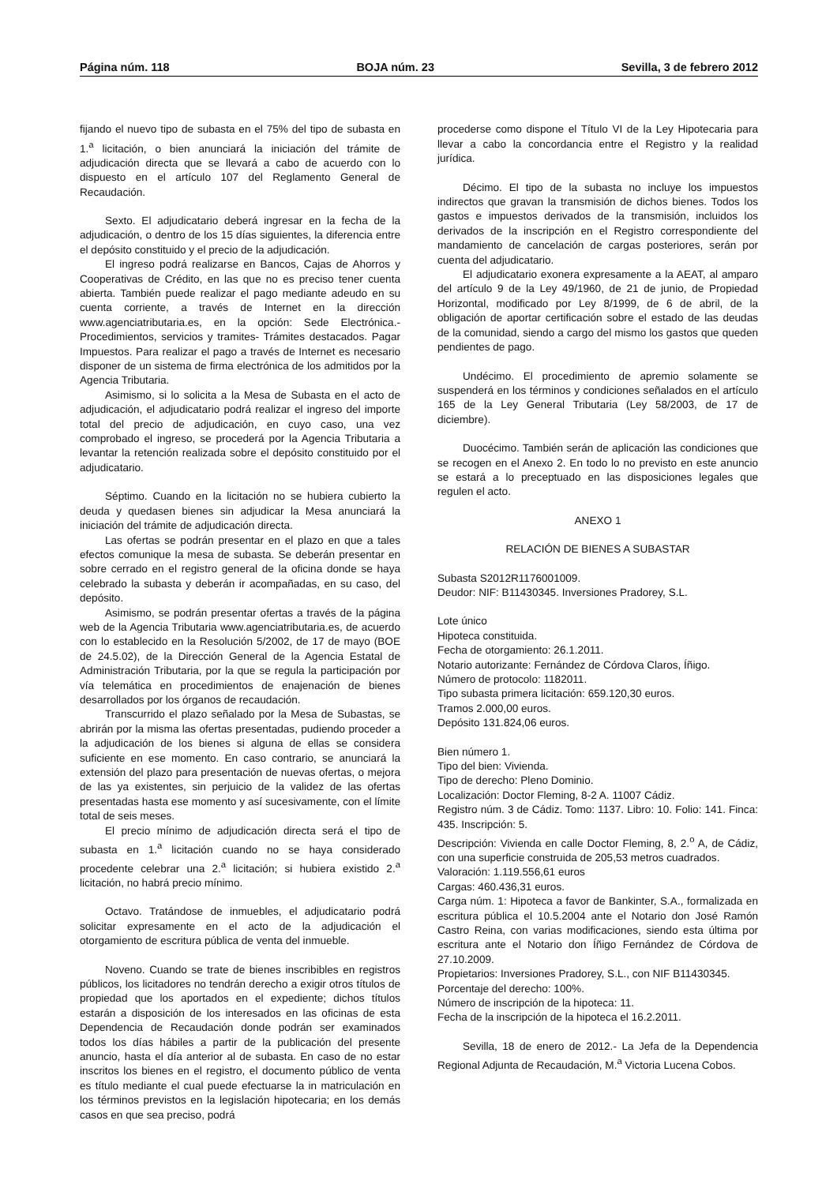Página núm. 118 BOJA núm. 23 Sevilla, 3 de febrero 2012
fijando el nuevo tipo de subasta en el 75% del tipo de subasta en 1.<sup>a</sup> licitación, o bien anunciará la iniciación del trámite de adjudicación directa que se llevará a cabo de acuerdo con lo dispuesto en el artículo 107 del Reglamento General de Recaudación.
Sexto. El adjudicatario deberá ingresar en la fecha de la adjudicación, o dentro de los 15 días siguientes, la diferencia entre el depósito constituido y el precio de la adjudicación.
El ingreso podrá realizarse en Bancos, Cajas de Ahorros y Cooperativas de Crédito, en las que no es preciso tener cuenta abierta. También puede realizar el pago mediante adeudo en su cuenta corriente, a través de Internet en la dirección www.agenciatributaria.es, en la opción: Sede Electrónica.- Procedimientos, servicios y tramites- Trámites destacados. Pagar Impuestos. Para realizar el pago a través de Internet es necesario disponer de un sistema de firma electrónica de los admitidos por la Agencia Tributaria.
Asimismo, si lo solicita a la Mesa de Subasta en el acto de adjudicación, el adjudicatario podrá realizar el ingreso del importe total del precio de adjudicación, en cuyo caso, una vez comprobado el ingreso, se procederá por la Agencia Tributaria a levantar la retención realizada sobre el depósito constituido por el adjudicatario.
Séptimo. Cuando en la licitación no se hubiera cubierto la deuda y quedasen bienes sin adjudicar la Mesa anunciará la iniciación del trámite de adjudicación directa.
Las ofertas se podrán presentar en el plazo en que a tales efectos comunique la mesa de subasta. Se deberán presentar en sobre cerrado en el registro general de la oficina donde se haya celebrado la subasta y deberán ir acompañadas, en su caso, del depósito.
Asimismo, se podrán presentar ofertas a través de la página web de la Agencia Tributaria www.agenciatributaria.es, de acuerdo con lo establecido en la Resolución 5/2002, de 17 de mayo (BOE de 24.5.02), de la Dirección General de la Agencia Estatal de Administración Tributaria, por la que se regula la participación por vía telemática en procedimientos de enajenación de bienes desarrollados por los órganos de recaudación.
Transcurrido el plazo señalado por la Mesa de Subastas, se abrirán por la misma las ofertas presentadas, pudiendo proceder a la adjudicación de los bienes si alguna de ellas se considera suficiente en ese momento. En caso contrario, se anunciará la extensión del plazo para presentación de nuevas ofertas, o mejora de las ya existentes, sin perjuicio de la validez de las ofertas presentadas hasta ese momento y así sucesivamente, con el límite total de seis meses.
El precio mínimo de adjudicación directa será el tipo de subasta en 1.<sup>a</sup> licitación cuando no se haya considerado procedente celebrar una 2.<sup>a</sup> licitación; si hubiera existido 2.<sup>a</sup> licitación, no habrá precio mínimo.
Octavo. Tratándose de inmuebles, el adjudicatario podrá solicitar expresamente en el acto de la adjudicación el otorgamiento de escritura pública de venta del inmueble.
Noveno. Cuando se trate de bienes inscribibles en registros públicos, los licitadores no tendrán derecho a exigir otros títulos de propiedad que los aportados en el expediente; dichos títulos estarán a disposición de los interesados en las oficinas de esta Dependencia de Recaudación donde podrán ser examinados todos los días hábiles a partir de la publicación del presente anuncio, hasta el día anterior al de subasta. En caso de no estar inscritos los bienes en el registro, el documento público de venta es título mediante el cual puede efectuarse la in matriculación en los términos previstos en la legislación hipotecaria; en los demás casos en que sea preciso, podrá
procederse como dispone el Título VI de la Ley Hipotecaria para llevar a cabo la concordancia entre el Registro y la realidad jurídica.
Décimo. El tipo de la subasta no incluye los impuestos indirectos que gravan la transmisión de dichos bienes. Todos los gastos e impuestos derivados de la transmisión, incluidos los derivados de la inscripción en el Registro correspondiente del mandamiento de cancelación de cargas posteriores, serán por cuenta del adjudicatario.
El adjudicatario exonera expresamente a la AEAT, al amparo del artículo 9 de la Ley 49/1960, de 21 de junio, de Propiedad Horizontal, modificado por Ley 8/1999, de 6 de abril, de la obligación de aportar certificación sobre el estado de las deudas de la comunidad, siendo a cargo del mismo los gastos que queden pendientes de pago.
Undécimo. El procedimiento de apremio solamente se suspenderá en los términos y condiciones señalados en el artículo 165 de la Ley General Tributaria (Ley 58/2003, de 17 de diciembre).
Duocécimo. También serán de aplicación las condiciones que se recogen en el Anexo 2. En todo lo no previsto en este anuncio se estará a lo preceptuado en las disposiciones legales que regulen el acto.
ANEXO 1
RELACIÓN DE BIENES A SUBASTAR
Subasta S2012R1176001009.
Deudor: NIF: B11430345. Inversiones Pradorey, S.L.
Lote único
Hipoteca constituida.
Fecha de otorgamiento: 26.1.2011.
Notario autorizante: Fernández de Córdova Claros, Íñigo.
Número de protocolo: 1182011.
Tipo subasta primera licitación: 659.120,30 euros.
Tramos 2.000,00 euros.
Depósito 131.824,06 euros.
Bien número 1.
Tipo del bien: Vivienda.
Tipo de derecho: Pleno Dominio.
Localización: Doctor Fleming, 8-2 A. 11007 Cádiz.
Registro núm. 3 de Cádiz. Tomo: 1137. Libro: 10. Folio: 141. Finca: 435. Inscripción: 5.
Descripción: Vivienda en calle Doctor Fleming, 8, 2.<sup>o</sup> A, de Cádiz, con una superficie construida de 205,53 metros cuadrados.
Valoración: 1.119.556,61 euros
Cargas: 460.436,31 euros.
Carga núm. 1: Hipoteca a favor de Bankinter, S.A., formalizada en escritura pública el 10.5.2004 ante el Notario don José Ramón Castro Reina, con varias modificaciones, siendo esta última por escritura ante el Notario don Íñigo Fernández de Córdova de 27.10.2009.
Propietarios: Inversiones Pradorey, S.L., con NIF B11430345.
Porcentaje del derecho: 100%.
Número de inscripción de la hipoteca: 11.
Fecha de la inscripción de la hipoteca el 16.2.2011.
Sevilla, 18 de enero de 2012.- La Jefa de la Dependencia Regional Adjunta de Recaudación, M.<sup>a</sup> Victoria Lucena Cobos.